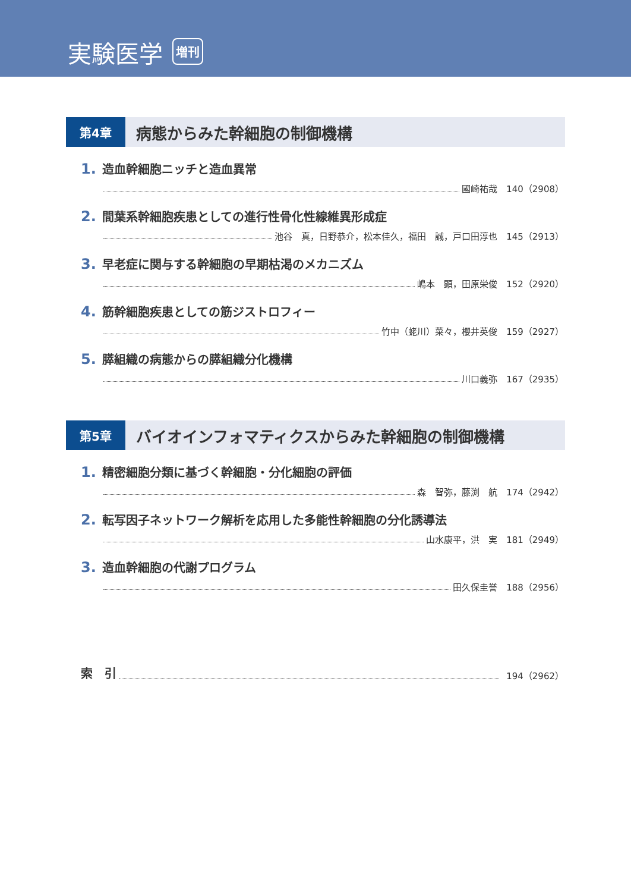実験医学 増刊
第4章
病態からみた幹細胞の制御機構
1. 造血幹細胞ニッチと造血異常
國崎祐哉　140（2908）
2. 間葉系幹細胞疾患としての進行性骨化性線維異形成症
池谷　真，日野恭介，松本佳久，福田　誠，戸口田淳也　145（2913）
3. 早老症に関与する幹細胞の早期枯渇のメカニズム
嶋本　顕，田原栄俊　152（2920）
4. 筋幹細胞疾患としての筋ジストロフィー
竹中（蛯川）菜々，櫻井英俊　159（2927）
5. 膵組織の病態からの膵組織分化機構
川口義弥　167（2935）
第5章
バイオインフォマティクスからみた幹細胞の制御機構
1. 精密細胞分類に基づく幹細胞・分化細胞の評価
森　智弥，藤渕　航　174（2942）
2. 転写因子ネットワーク解析を応用した多能性幹細胞の分化誘導法
山水康平，洪　実　181（2949）
3. 造血幹細胞の代謝プログラム
田久保圭誉　188（2956）
索　引 194（2962）